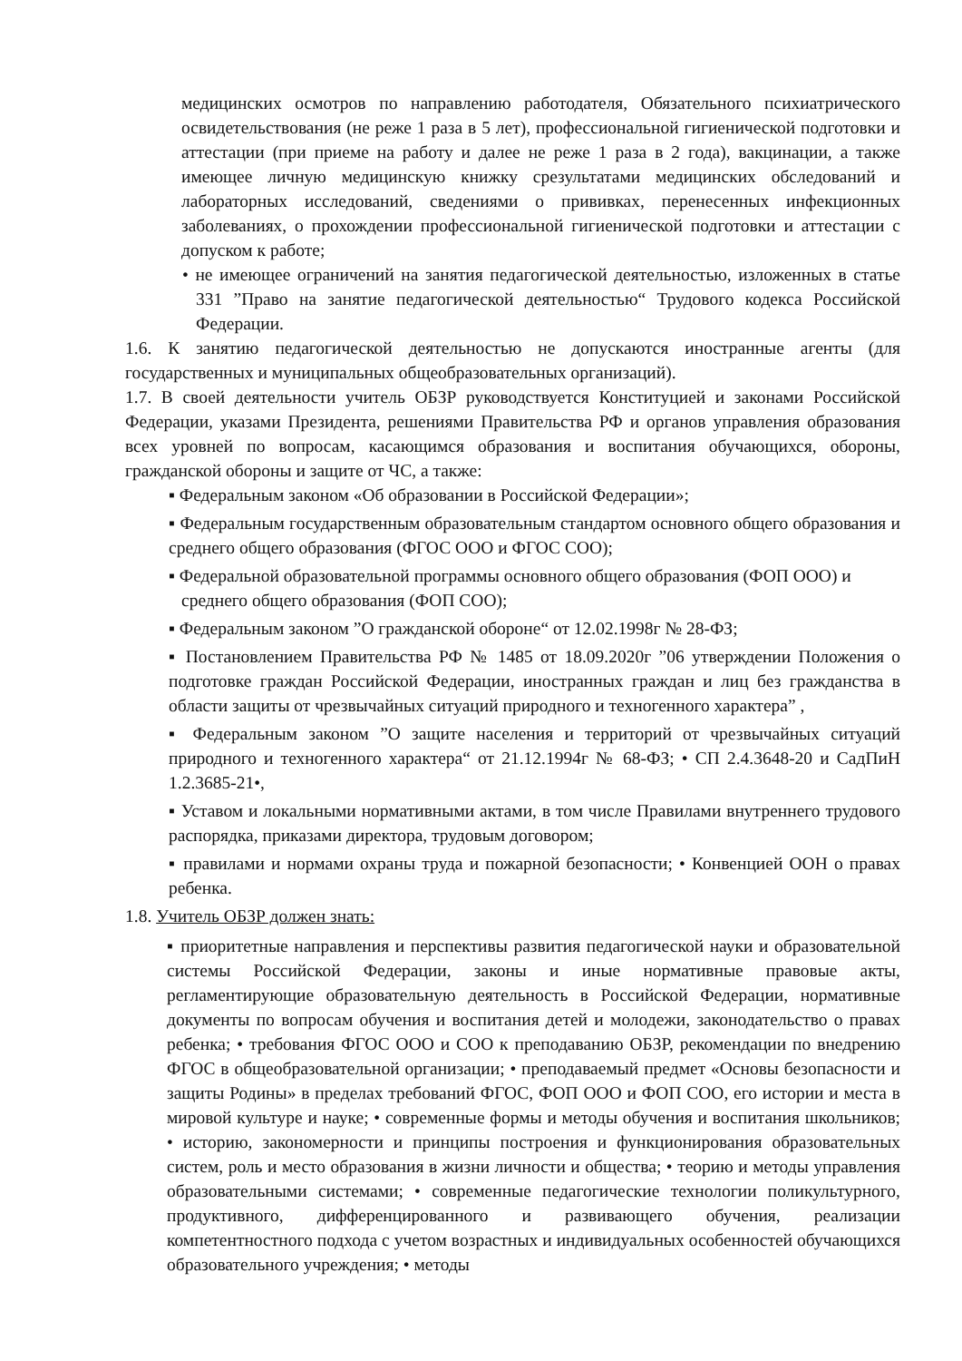медицинских осмотров по направлению работодателя, Обязательного психиатрического освидетельствования (не реже 1 раза в 5 лет), профессиональной гигиенической подготовки и аттестации (при приеме на работу и далее не реже 1 раза в 2 года), вакцинации, а также имеющее личную медицинскую книжку срезультатами медицинских обследований и лабораторных исследований, сведениями о прививках, перенесенных инфекционных заболеваниях, о прохождении профессиональной гигиенической подготовки и аттестации с допуском к работе;
• не имеющее ограничений на занятия педагогической деятельностью, изложенных в статье 331 ”Право на занятие педагогической деятельностью“ Трудового кодекса Российской Федерации.
1.6. К занятию педагогической деятельностью не допускаются иностранные агенты (для государственных и муниципальных общеобразовательных организаций).
1.7. В своей деятельности учитель ОБЗР руководствуется Конституцией и законами Российской Федерации, указами Президента, решениями Правительства РФ и органов управления образования всех уровней по вопросам, касающимся образования и воспитания обучающихся, обороны, гражданской обороны и защите от ЧС, а также:
▪ Федеральным законом «Об образовании в Российской Федерации»;
▪ Федеральным государственным образовательным стандартом основного общего образования и среднего общего образования (ФГОС ООО и ФГОС СОО);
▪ Федеральной образовательной программы основного общего образования (ФОП ООО) и среднего общего образования (ФОП СОО);
▪ Федеральным законом ”О гражданской обороне“ от 12.02.1998г № 28-ФЗ;
▪ Постановлением Правительства РФ № 1485 от 18.09.2020г ”06 утверждении Положения о подготовке граждан Российской Федерации, иностранных граждан и лиц без гражданства в области защиты от чрезвычайных ситуаций природного и техногенного характера” ,
▪ Федеральным законом ”О защите населения и территорий от чрезвычайных ситуаций природного и техногенного характера“ от 21.12.1994г № 68-ФЗ; • СП 2.4.3648-20 и СадПиН 1.2.3685-21•,
▪ Уставом и локальными нормативными актами, в том числе Правилами внутреннего трудового распорядка, приказами директора, трудовым договором;
▪ правилами и нормами охраны труда и пожарной безопасности; • Конвенцией ООН о правах ребенка.
1.8. Учитель ОБЗР должен знать:
▪ приоритетные направления и перспективы развития педагогической науки и образовательной системы Российской Федерации, законы и иные нормативные правовые акты, регламентирующие образовательную деятельность в Российской Федерации, нормативные документы по вопросам обучения и воспитания детей и молодежи, законодательство о правах ребенка; • требования ФГОС ООО и СОО к преподаванию ОБЗР, рекомендации по внедрению ФГОС в общеобразовательной организации; • преподаваемый предмет «Основы безопасности и защиты Родины» в пределах требований ФГОС, ФОП ООО и ФОП СОО, его истории и места в мировой культуре и науке; • современные формы и методы обучения и воспитания школьников; • историю, закономерности и принципы построения и функционирования образовательных систем, роль и место образования в жизни личности и общества; • теорию и методы управления образовательными системами; • современные педагогические технологии поликультурного, продуктивного, дифференцированного и развивающего обучения, реализации компетентностного подхода с учетом возрастных и индивидуальных особенностей обучающихся образовательного учреждения; • методы